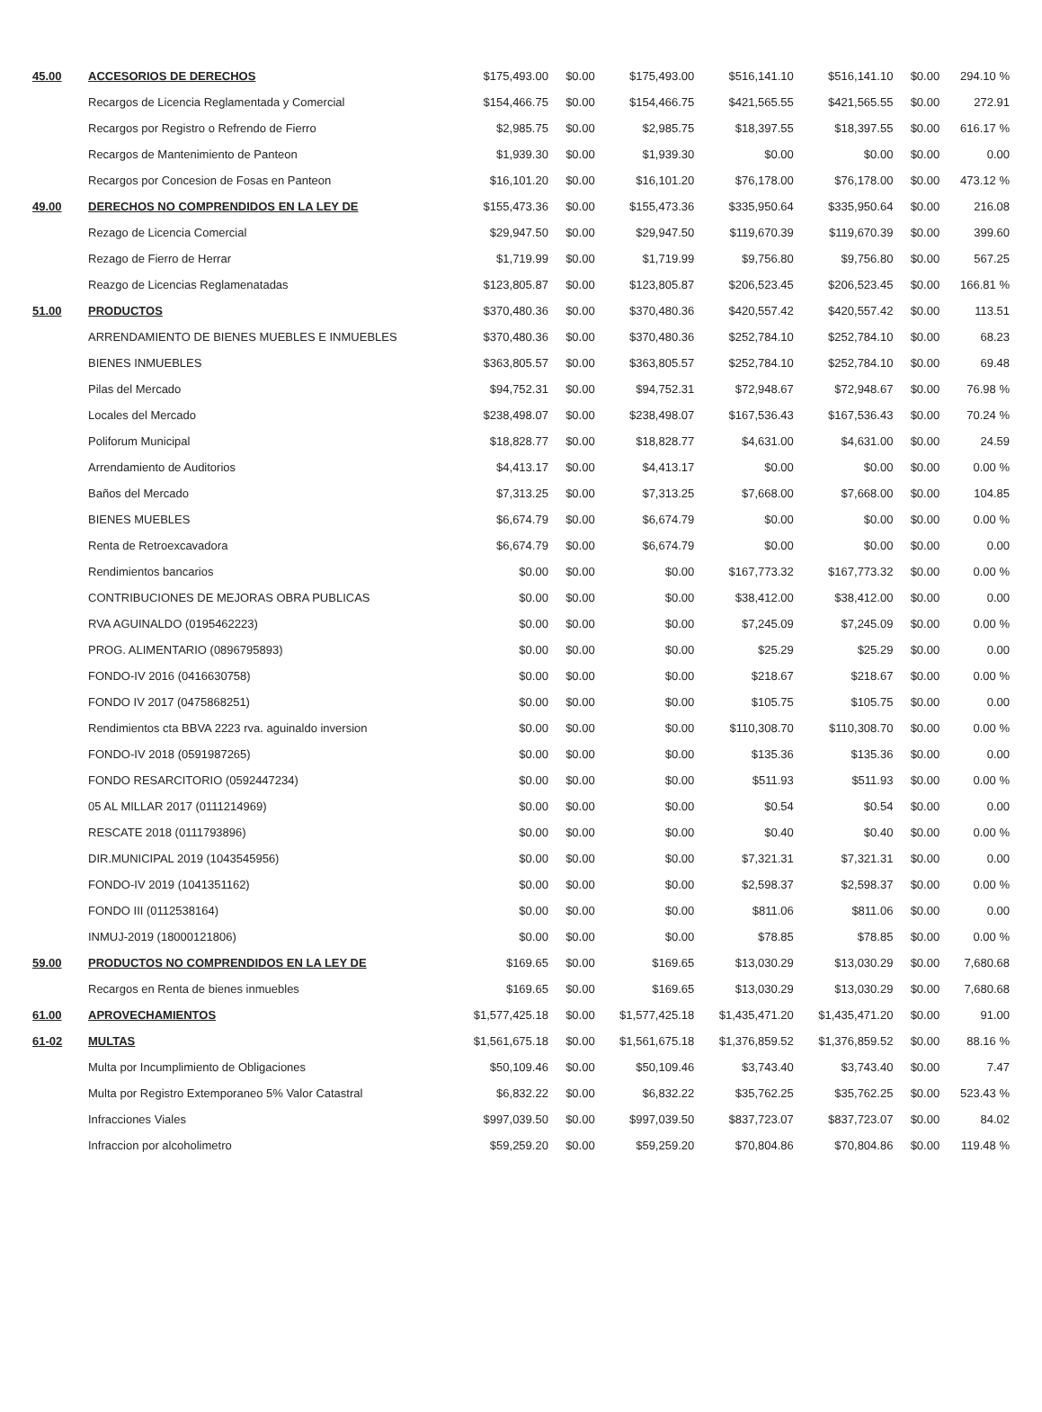| 45.00 | ACCESORIOS DE DERECHOS | $175,493.00 | $0.00 | $175,493.00 | $516,141.10 | $516,141.10 | $0.00 | 294.10 % |
| | Recargos de Licencia Reglamentada y Comercial | $154,466.75 | $0.00 | $154,466.75 | $421,565.55 | $421,565.55 | $0.00 | 272.91 |
| | Recargos por Registro o Refrendo de Fierro | $2,985.75 | $0.00 | $2,985.75 | $18,397.55 | $18,397.55 | $0.00 | 616.17 % |
| | Recargos de Mantenimiento de Panteon | $1,939.30 | $0.00 | $1,939.30 | $0.00 | $0.00 | $0.00 | 0.00 |
| | Recargos por Concesion de Fosas en Panteon | $16,101.20 | $0.00 | $16,101.20 | $76,178.00 | $76,178.00 | $0.00 | 473.12 % |
| 49.00 | DERECHOS NO COMPRENDIDOS EN LA LEY DE | $155,473.36 | $0.00 | $155,473.36 | $335,950.64 | $335,950.64 | $0.00 | 216.08 |
| | Rezago de Licencia Comercial | $29,947.50 | $0.00 | $29,947.50 | $119,670.39 | $119,670.39 | $0.00 | 399.60 |
| | Rezago de Fierro de Herrar | $1,719.99 | $0.00 | $1,719.99 | $9,756.80 | $9,756.80 | $0.00 | 567.25 |
| | Reazgo de Licencias Reglamenatadas | $123,805.87 | $0.00 | $123,805.87 | $206,523.45 | $206,523.45 | $0.00 | 166.81 % |
| 51.00 | PRODUCTOS | $370,480.36 | $0.00 | $370,480.36 | $420,557.42 | $420,557.42 | $0.00 | 113.51 |
| | ARRENDAMIENTO DE BIENES MUEBLES E INMUEBLES | $370,480.36 | $0.00 | $370,480.36 | $252,784.10 | $252,784.10 | $0.00 | 68.23 |
| | BIENES INMUEBLES | $363,805.57 | $0.00 | $363,805.57 | $252,784.10 | $252,784.10 | $0.00 | 69.48 |
| | Pilas del Mercado | $94,752.31 | $0.00 | $94,752.31 | $72,948.67 | $72,948.67 | $0.00 | 76.98 % |
| | Locales del Mercado | $238,498.07 | $0.00 | $238,498.07 | $167,536.43 | $167,536.43 | $0.00 | 70.24 % |
| | Poliforum Municipal | $18,828.77 | $0.00 | $18,828.77 | $4,631.00 | $4,631.00 | $0.00 | 24.59 |
| | Arrendamiento de Auditorios | $4,413.17 | $0.00 | $4,413.17 | $0.00 | $0.00 | $0.00 | 0.00 % |
| | Baños del Mercado | $7,313.25 | $0.00 | $7,313.25 | $7,668.00 | $7,668.00 | $0.00 | 104.85 |
| | BIENES MUEBLES | $6,674.79 | $0.00 | $6,674.79 | $0.00 | $0.00 | $0.00 | 0.00 % |
| | Renta de Retroexcavadora | $6,674.79 | $0.00 | $6,674.79 | $0.00 | $0.00 | $0.00 | 0.00 |
| | Rendimientos bancarios | $0.00 | $0.00 | $0.00 | $167,773.32 | $167,773.32 | $0.00 | 0.00 % |
| | CONTRIBUCIONES DE MEJORAS OBRA PUBLICAS | $0.00 | $0.00 | $0.00 | $38,412.00 | $38,412.00 | $0.00 | 0.00 |
| | RVA AGUINALDO (0195462223) | $0.00 | $0.00 | $0.00 | $7,245.09 | $7,245.09 | $0.00 | 0.00 % |
| | PROG. ALIMENTARIO (0896795893) | $0.00 | $0.00 | $0.00 | $25.29 | $25.29 | $0.00 | 0.00 |
| | FONDO-IV 2016 (0416630758) | $0.00 | $0.00 | $0.00 | $218.67 | $218.67 | $0.00 | 0.00 % |
| | FONDO IV 2017 (0475868251) | $0.00 | $0.00 | $0.00 | $105.75 | $105.75 | $0.00 | 0.00 |
| | Rendimientos cta BBVA 2223 rva. aguinaldo inversion | $0.00 | $0.00 | $0.00 | $110,308.70 | $110,308.70 | $0.00 | 0.00 % |
| | FONDO-IV 2018 (0591987265) | $0.00 | $0.00 | $0.00 | $135.36 | $135.36 | $0.00 | 0.00 |
| | FONDO RESARCITORIO (0592447234) | $0.00 | $0.00 | $0.00 | $511.93 | $511.93 | $0.00 | 0.00 % |
| | 05 AL MILLAR 2017 (0111214969) | $0.00 | $0.00 | $0.00 | $0.54 | $0.54 | $0.00 | 0.00 |
| | RESCATE 2018 (0111793896) | $0.00 | $0.00 | $0.00 | $0.40 | $0.40 | $0.00 | 0.00 % |
| | DIR.MUNICIPAL 2019 (1043545956) | $0.00 | $0.00 | $0.00 | $7,321.31 | $7,321.31 | $0.00 | 0.00 |
| | FONDO-IV 2019 (1041351162) | $0.00 | $0.00 | $0.00 | $2,598.37 | $2,598.37 | $0.00 | 0.00 % |
| | FONDO III (0112538164) | $0.00 | $0.00 | $0.00 | $811.06 | $811.06 | $0.00 | 0.00 |
| | INMUJ-2019 (18000121806) | $0.00 | $0.00 | $0.00 | $78.85 | $78.85 | $0.00 | 0.00 % |
| 59.00 | PRODUCTOS NO COMPRENDIDOS EN LA LEY DE | $169.65 | $0.00 | $169.65 | $13,030.29 | $13,030.29 | $0.00 | 7,680.68 |
| | Recargos en Renta de bienes inmuebles | $169.65 | $0.00 | $169.65 | $13,030.29 | $13,030.29 | $0.00 | 7,680.68 |
| 61.00 | APROVECHAMIENTOS | $1,577,425.18 | $0.00 | $1,577,425.18 | $1,435,471.20 | $1,435,471.20 | $0.00 | 91.00 |
| 61-02 | MULTAS | $1,561,675.18 | $0.00 | $1,561,675.18 | $1,376,859.52 | $1,376,859.52 | $0.00 | 88.16 % |
| | Multa por Incumplimiento de Obligaciones | $50,109.46 | $0.00 | $50,109.46 | $3,743.40 | $3,743.40 | $0.00 | 7.47 |
| | Multa por Registro Extemporaneo 5% Valor Catastral | $6,832.22 | $0.00 | $6,832.22 | $35,762.25 | $35,762.25 | $0.00 | 523.43 % |
| | Infracciones Viales | $997,039.50 | $0.00 | $997,039.50 | $837,723.07 | $837,723.07 | $0.00 | 84.02 |
| | Infraccion por alcoholimetro | $59,259.20 | $0.00 | $59,259.20 | $70,804.86 | $70,804.86 | $0.00 | 119.48 % |